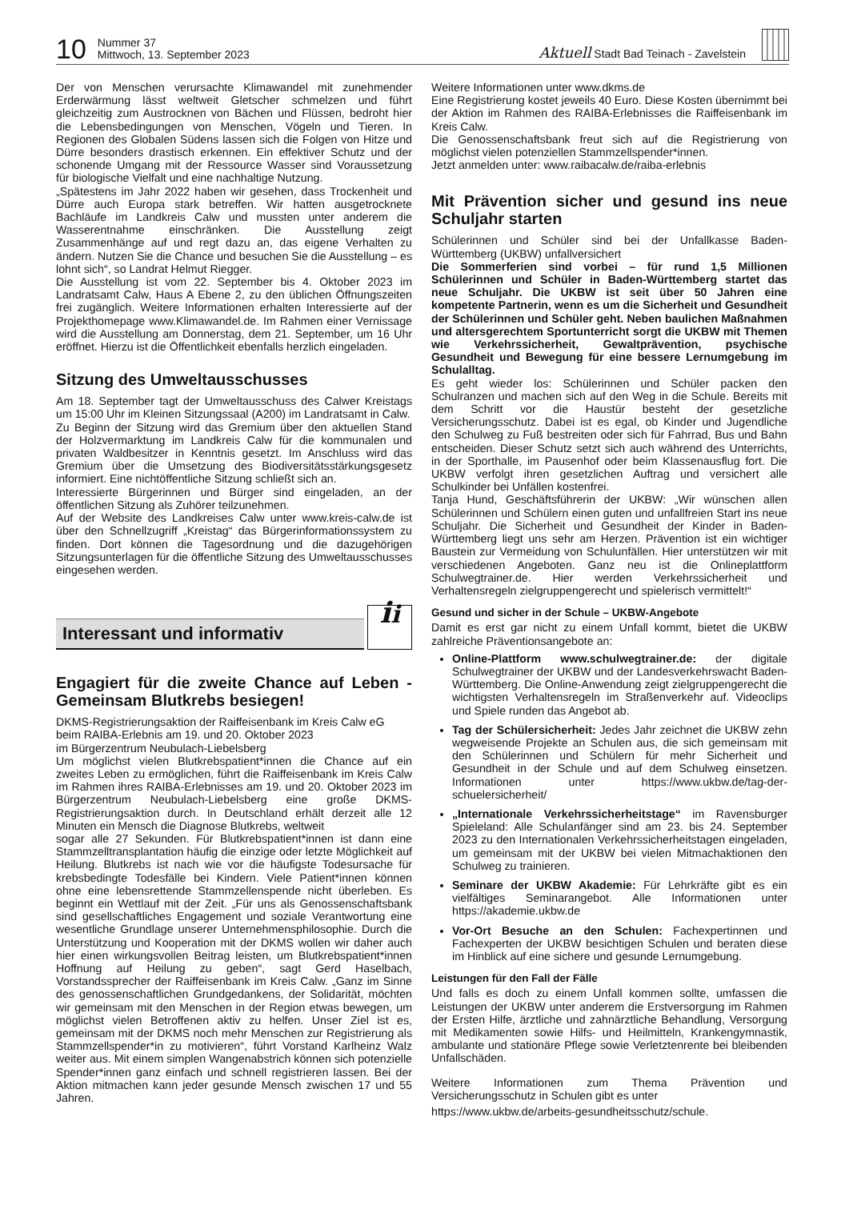10
Nummer 37
Mittwoch, 13. September 2023
Aktuell Stadt Bad Teinach - Zavelstein
Der von Menschen verursachte Klimawandel mit zunehmender Erderwärmung lässt weltweit Gletscher schmelzen und führt gleichzeitig zum Austrocknen von Bächen und Flüssen, bedroht hier die Lebensbedingungen von Menschen, Vögeln und Tieren. In Regionen des Globalen Südens lassen sich die Folgen von Hitze und Dürre besonders drastisch erkennen. Ein effektiver Schutz und der schonende Umgang mit der Ressource Wasser sind Voraussetzung für biologische Vielfalt und eine nachhaltige Nutzung.
„Spätestens im Jahr 2022 haben wir gesehen, dass Trockenheit und Dürre auch Europa stark betreffen. Wir hatten ausgetrocknete Bachläufe im Landkreis Calw und mussten unter anderem die Wasserentnahme einschränken. Die Ausstellung zeigt Zusammenhänge auf und regt dazu an, das eigene Verhalten zu ändern. Nutzen Sie die Chance und besuchen Sie die Ausstellung – es lohnt sich“, so Landrat Helmut Riegger.
Die Ausstellung ist vom 22. September bis 4. Oktober 2023 im Landratsamt Calw, Haus A Ebene 2, zu den üblichen Öffnungszeiten frei zugänglich. Weitere Informationen erhalten Interessierte auf der Projekthomepage www.Klimawandel.de. Im Rahmen einer Vernissage wird die Ausstellung am Donnerstag, dem 21. September, um 16 Uhr eröffnet. Hierzu ist die Öffentlichkeit ebenfalls herzlich eingeladen.
Sitzung des Umweltausschusses
Am 18. September tagt der Umweltausschuss des Calwer Kreistags um 15:00 Uhr im Kleinen Sitzungssaal (A200) im Landratsamt in Calw.
Zu Beginn der Sitzung wird das Gremium über den aktuellen Stand der Holzvermarktung im Landkreis Calw für die kommunalen und privaten Waldbesitzer in Kenntnis gesetzt. Im Anschluss wird das Gremium über die Umsetzung des Biodiversitätsstärkungsgesetz informiert. Eine nichtöffentliche Sitzung schließt sich an.
Interessierte Bürgerinnen und Bürger sind eingeladen, an der öffentlichen Sitzung als Zuhörer teilzunehmen.
Auf der Website des Landkreises Calw unter www.kreis-calw.de ist über den Schnellzugriff „Kreistag“ das Bürgerinformationssystem zu finden. Dort können die Tagesordnung und die dazugehörigen Sitzungsunterlagen für die öffentliche Sitzung des Umweltausschusses eingesehen werden.
Interessant und informativ
ii
Engagiert für die zweite Chance auf Leben - Gemeinsam Blutkrebs besiegen!
DKMS-Registrierungsaktion der Raiffeisenbank im Kreis Calw eG beim RAIBA-Erlebnis am 19. und 20. Oktober 2023
im Bürgerzentrum Neubulach-Liebelsberg
Um möglichst vielen Blutkrebspatient*innen die Chance auf ein zweites Leben zu ermöglichen, führt die Raiffeisenbank im Kreis Calw im Rahmen ihres RAIBA-Erlebnisses am 19. und 20. Oktober 2023 im Bürgerzentrum Neubulach-Liebelsberg eine große DKMS-Registrierungsaktion durch. In Deutschland erhält derzeit alle 12 Minuten ein Mensch die Diagnose Blutkrebs, weltweit
sogar alle 27 Sekunden. Für Blutkrebspatient*innen ist dann eine Stammzelltransplantation häufig die einzige oder letzte Möglichkeit auf Heilung. Blutkrebs ist nach wie vor die häufigste Todesursache für krebsbedingte Todesfälle bei Kindern. Viele Patient*innen können ohne eine lebensrettende Stammzellenspende nicht überleben. Es beginnt ein Wettlauf mit der Zeit. „Für uns als Genossenschaftsbank sind gesellschaftliches Engagement und soziale Verantwortung eine wesentliche Grundlage unserer Unternehmensphilosophie. Durch die Unterstützung und Kooperation mit der DKMS wollen wir daher auch hier einen wirkungsvollen Beitrag leisten, um Blutkrebspatient*innen Hoffnung auf Heilung zu geben“, sagt Gerd Haselbach, Vorstandssprecher der Raiffeisenbank im Kreis Calw. „Ganz im Sinne des genossenschaftlichen Grundgedankens, der Solidarität, möchten wir gemeinsam mit den Menschen in der Region etwas bewegen, um möglichst vielen Betroffenen aktiv zu helfen. Unser Ziel ist es, gemeinsam mit der DKMS noch mehr Menschen zur Registrierung als Stammzellspender*in zu motivieren“, führt Vorstand Karlheinz Walz weiter aus. Mit einem simplen Wangenabstrich können sich potenzielle Spender*innen ganz einfach und schnell registrieren lassen. Bei der Aktion mitmachen kann jeder gesunde Mensch zwischen 17 und 55 Jahren.
Weitere Informationen unter www.dkms.de
Eine Registrierung kostet jeweils 40 Euro. Diese Kosten übernimmt bei der Aktion im Rahmen des RAIBA-Erlebnisses die Raiffeisenbank im Kreis Calw.
Die Genossenschaftsbank freut sich auf die Registrierung von möglichst vielen potenziellen Stammzellspender*innen.
Jetzt anmelden unter: www.raibacalw.de/raiba-erlebnis
Mit Prävention sicher und gesund ins neue Schuljahr starten
Schülerinnen und Schüler sind bei der Unfallkasse Baden-Württemberg (UKBW) unfallversichert
Die Sommerferien sind vorbei – für rund 1,5 Millionen Schülerinnen und Schüler in Baden-Württemberg startet das neue Schuljahr. Die UKBW ist seit über 50 Jahren eine kompetente Partnerin, wenn es um die Sicherheit und Gesundheit der Schülerinnen und Schüler geht. Neben baulichen Maßnahmen und altersgerechtem Sportunterricht sorgt die UKBW mit Themen wie Verkehrssicherheit, Gewaltprävention, psychische Gesundheit und Bewegung für eine bessere Lernumgebung im Schulalltag.
Es geht wieder los: Schülerinnen und Schüler packen den Schulranzen und machen sich auf den Weg in die Schule. Bereits mit dem Schritt vor die Haustür besteht der gesetzliche Versicherungsschutz. Dabei ist es egal, ob Kinder und Jugendliche den Schulweg zu Fuß bestreiten oder sich für Fahrrad, Bus und Bahn entscheiden. Dieser Schutz setzt sich auch während des Unterrichts, in der Sporthalle, im Pausenhof oder beim Klassenausflug fort. Die UKBW verfolgt ihren gesetzlichen Auftrag und versichert alle Schulkinder bei Unfällen kostenfrei.
Tanja Hund, Geschäftsführerin der UKBW: „Wir wünschen allen Schülerinnen und Schülern einen guten und unfallfreien Start ins neue Schuljahr. Die Sicherheit und Gesundheit der Kinder in Baden-Württemberg liegt uns sehr am Herzen. Prävention ist ein wichtiger Baustein zur Vermeidung von Schulunfällen. Hier unterstützen wir mit verschiedenen Angeboten. Ganz neu ist die Onlineplattform Schulwegtrainer.de. Hier werden Verkehrssicherheit und Verhaltensregeln zielgruppengerecht und spielerisch vermittelt!“
Gesund und sicher in der Schule – UKBW-Angebote
Damit es erst gar nicht zu einem Unfall kommt, bietet die UKBW zahlreiche Präventionsangebote an:
Online-Plattform www.schulwegtrainer.de: der digitale Schulwegtrainer der UKBW und der Landesverkehrswacht Baden-Württemberg. Die Online-Anwendung zeigt zielgruppengerecht die wichtigsten Verhaltensregeln im Straßenverkehr auf. Videoclips und Spiele runden das Angebot ab.
Tag der Schülersicherheit: Jedes Jahr zeichnet die UKBW zehn wegweisende Projekte an Schulen aus, die sich gemeinsam mit den Schülerinnen und Schülern für mehr Sicherheit und Gesundheit in der Schule und auf dem Schulweg einsetzen. Informationen unter https://www.ukbw.de/tag-der-schuelersicherheit/
„Internationale Verkehrssicherheitstage“ im Ravensburger Spieleland: Alle Schulanfänger sind am 23. bis 24. September 2023 zu den Internationalen Verkehrssicherheitstagen eingeladen, um gemeinsam mit der UKBW bei vielen Mitmachaktionen den Schulweg zu trainieren.
Seminare der UKBW Akademie: Für Lehrkräfte gibt es ein vielfältiges Seminarangebot. Alle Informationen unter https://akademie.ukbw.de
Vor-Ort Besuche an den Schulen: Fachexpertinnen und Fachexperten der UKBW besichtigen Schulen und beraten diese im Hinblick auf eine sichere und gesunde Lernumgebung.
Leistungen für den Fall der Fälle
Und falls es doch zu einem Unfall kommen sollte, umfassen die Leistungen der UKBW unter anderem die Erstversorgung im Rahmen der Ersten Hilfe, ärztliche und zahnärztliche Behandlung, Versorgung mit Medikamenten sowie Hilfs- und Heilmitteln, Krankengymnastik, ambulante und stationäre Pflege sowie Verletztenrente bei bleibenden Unfallschäden.
Weitere Informationen zum Thema Prävention und Versicherungsschutz in Schulen gibt es unter
https://www.ukbw.de/arbeits-gesundheitsschutz/schule.